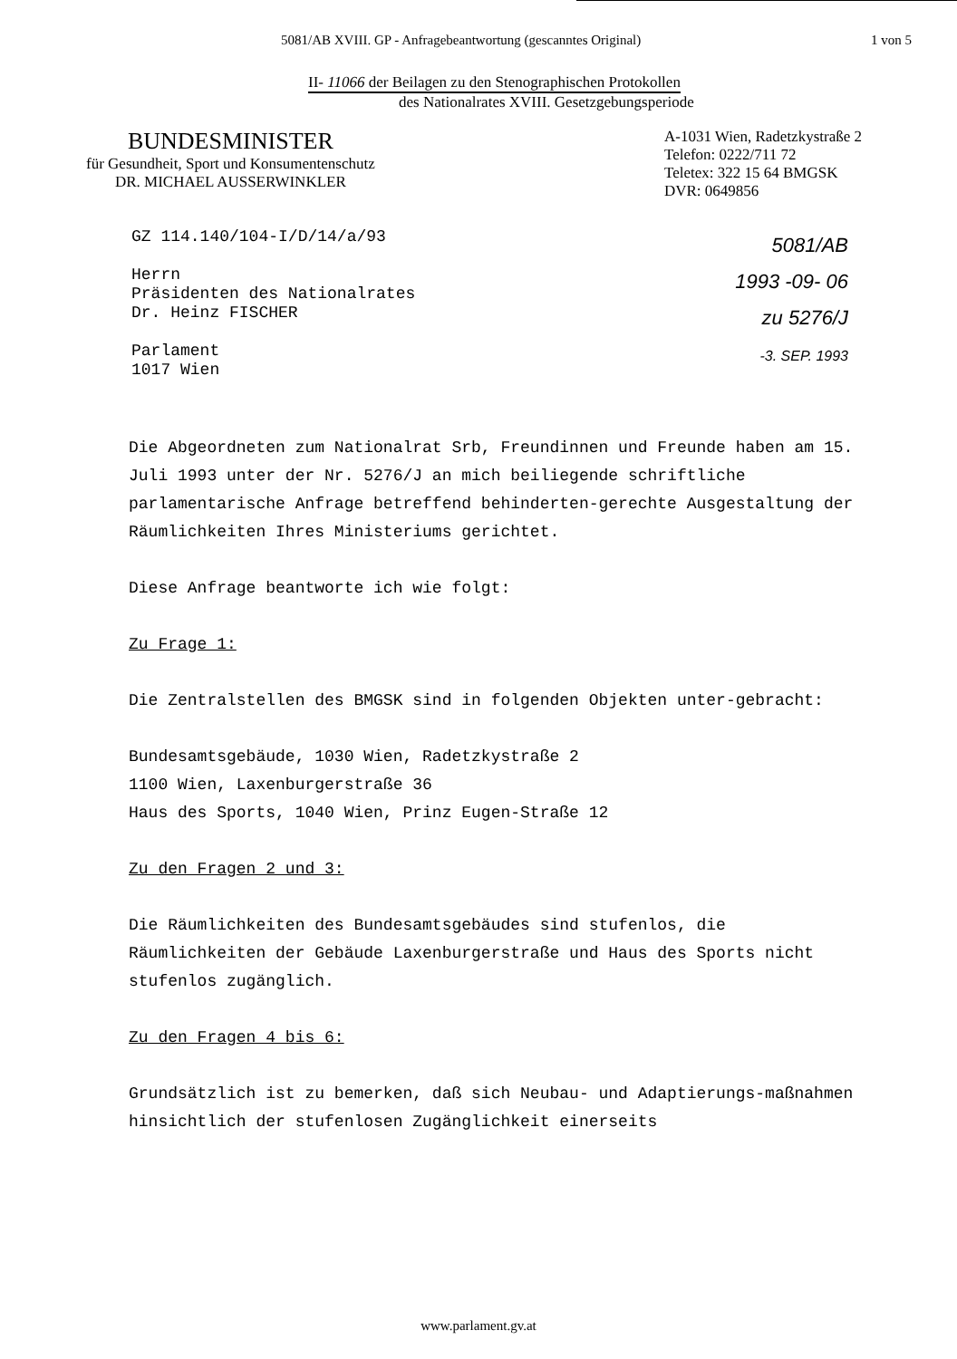5081/AB XVIII. GP - Anfragebeantwortung (gescanntes Original) 1 von 5
II- 11066 der Beilagen zu den Stenographischen Protokollen
des Nationalrates XVIII. Gesetzgebungsperiode
BUNDESMINISTER
für Gesundheit, Sport und Konsumentenschutz
DR. MICHAEL AUSSERWINKLER
A-1031 Wien, Radetzkystraße 2
Telefon: 0222/711 72
Teletex: 322 15 64 BMGSK
DVR: 0649856
GZ 114.140/104-I/D/14/a/93
Herrn
Präsidenten des Nationalrates
Dr. Heinz FISCHER
Parlament
1017 Wien
5081/AB
1993 -09- 06
zu 5276/J
-3. SEP. 1993
Die Abgeordneten zum Nationalrat Srb, Freundinnen und Freunde haben am 15. Juli 1993 unter der Nr. 5276/J an mich beiliegende schriftliche parlamentarische Anfrage betreffend behinderten-gerechte Ausgestaltung der Räumlichkeiten Ihres Ministeriums gerichtet.
Diese Anfrage beantworte ich wie folgt:
Zu Frage 1:
Die Zentralstellen des BMGSK sind in folgenden Objekten unter-gebracht:
Bundesamtsgebäude, 1030 Wien, Radetzkystraße 2
1100 Wien, Laxenburgerstraße 36
Haus des Sports, 1040 Wien, Prinz Eugen-Straße 12
Zu den Fragen 2 und 3:
Die Räumlichkeiten des Bundesamtsgebäudes sind stufenlos, die Räumlichkeiten der Gebäude Laxenburgerstraße und Haus des Sports nicht stufenlos zugänglich.
Zu den Fragen 4 bis 6:
Grundsätzlich ist zu bemerken, daß sich Neubau- und Adaptierungs-maßnahmen hinsichtlich der stufenlosen Zugänglichkeit einerseits
www.parlament.gv.at